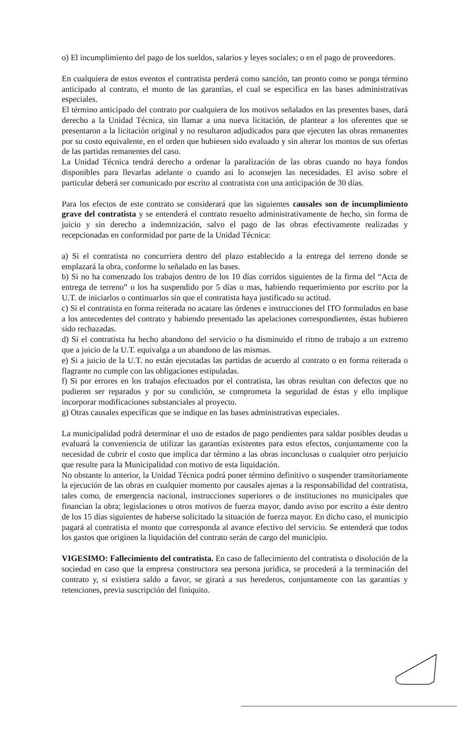o) El incumplimiento del pago de los sueldos, salarios y leyes sociales; o en el pago de proveedores.
En cualquiera de estos eventos el contratista perderá como sanción, tan pronto como se ponga término anticipado al contrato, el monto de las garantías, el cual se especifica en las bases administrativas especiales.
El término anticipado del contrato por cualquiera de los motivos señalados en las presentes bases, dará derecho a la Unidad Técnica, sin llamar a una nueva licitación, de plantear a los oferentes que se presentaron a la licitación original y no resultaron adjudicados para que ejecuten las obras remanentes por su costo equivalente, en el orden que hubiesen sido evaluado y sin alterar los montos de sus ofertas de las partidas remanentes del caso.
La Unidad Técnica tendrá derecho a ordenar la paralización de las obras cuando no haya fondos disponibles para llevarlas adelante o cuando asi lo aconsejen las necesidades. El aviso sobre el particular deberá ser comunicado por escrito al contratista con una anticipación de 30 días.
Para los efectos de este contrato se considerará que las siguientes causales son de incumplimiento grave del contratista y se entenderá el contrato resuelto administrativamente de hecho, sin forma de juicio y sin derecho a indemnización, salvo el pago de las obras efectivamente realizadas y recepcionadas en conformidad por parte de la Unidad Técnica:
a) Si el contratista no concurriera dentro del plazo establecido a la entrega del terreno donde se emplazará la obra, conforme lo señalado en las bases.
b) Si no ha comenzado los trabajos dentro de los 10 días corridos siguientes de la firma del “Acta de entrega de terreno” o los ha suspendido por 5 días o mas, habiendo requerimiento por escrito por la U.T. de iniciarlos o continuarlos sin que el contratista haya justificado su actitud.
c) Si el contratista en forma reiterada no acatare las órdenes e instrucciones del ITO formulados en base a los antecedentes del contrato y habiendo presentado las apelaciones correspondientes, éstas hubieren sido rechazadas.
d) Si el contratista ha hecho abandono del servicio o ha disminuido el ritmo de trabajo a un extremo que a juicio de la U.T. equivalga a un abandono de las mismas.
e) Si a juicio de la U.T. no están ejecutadas las partidas de acuerdo al contrato o en forma reiterada o flagrante no cumple con las obligaciones estipuladas.
f) Si por errores en los trabajos efectuados por el contratista, las obras resultan con defectos que no pudieren ser reparados y por su condición, se comprometa la seguridad de éstas y ello implique incorporar modificaciones substanciales al proyecto.
g) Otras causales específicas que se indique en las bases administrativas especiales.
La municipalidad podrá determinar el uso de estados de pago pendientes para saldar posibles deudas u evaluará la conveniencia de utilizar las garantías existentes para estos efectos, conjuntamente con la necesidad de cubrir el costo que implica dar término a las obras inconclusas o cualquier otro perjuicio que resulte para la Municipalidad con motivo de esta liquidación.
No obstante lo anterior, la Unidad Técnica podrá poner término definitivo o suspender transitoriamente la ejecución de las obras en cualquier momento por causales ajenas a la responsabilidad del contratista, tales como, de emergencia nacional, instrucciones superiores o de instituciones no municipales que financian la obra; legislaciones u otros motivos de fuerza mayor, dando aviso por escrito a éste dentro de los 15 días siguientes de haberse solicitado la situación de fuerza mayor. En dicho caso, el municipio pagará al contratista el monto que corresponda al avance efectivo del servicio. Se entenderá que todos los gastos que originen la liquidación del contrato serán de cargo del municipio.
VIGESIMO: Fallecimiento del contratista. En caso de fallecimiento del contratista o disolución de la sociedad en caso que la empresa constructora sea persona jurídica, se procederá a la terminación del contrato y, si existiera saldo a favor, se girará a sus herederos, conjuntamente con las garantías y retenciones, previa suscripción del finiquito.